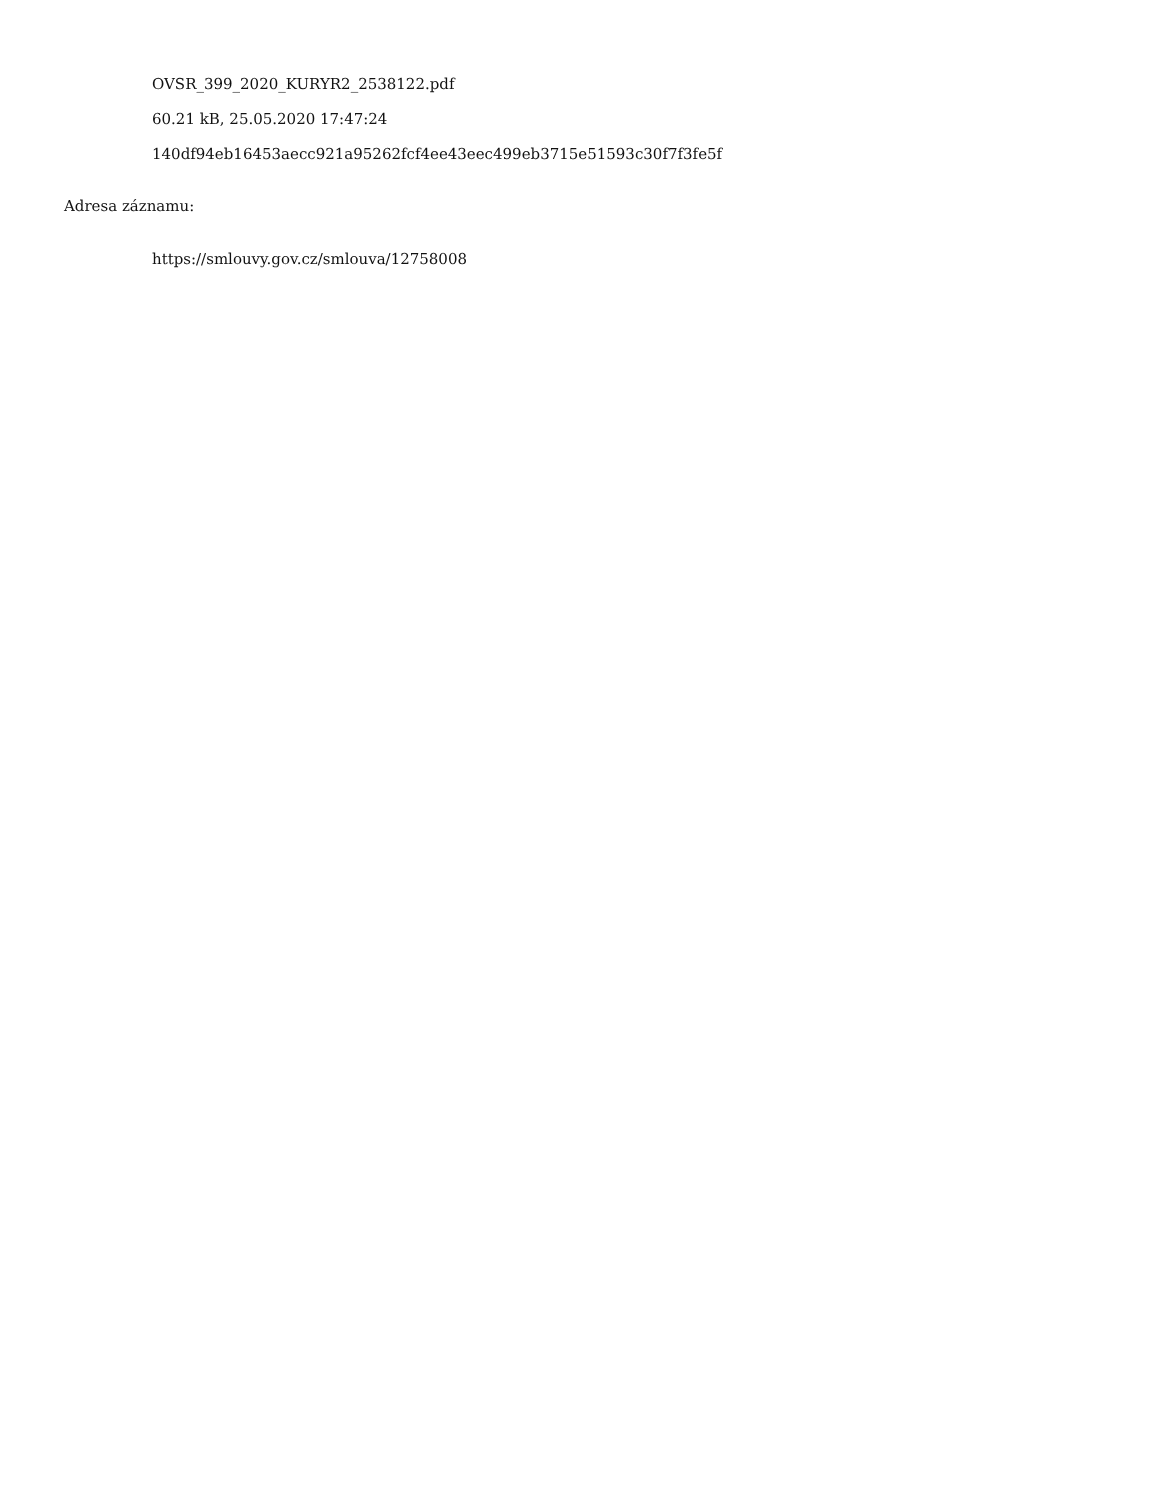OVSR_399_2020_KURYR2_2538122.pdf
60.21 kB, 25.05.2020 17:47:24
140df94eb16453aecc921a95262fcf4ee43eec499eb3715e51593c30f7f3fe5f
Adresa záznamu:
https://smlouvy.gov.cz/smlouva/12758008